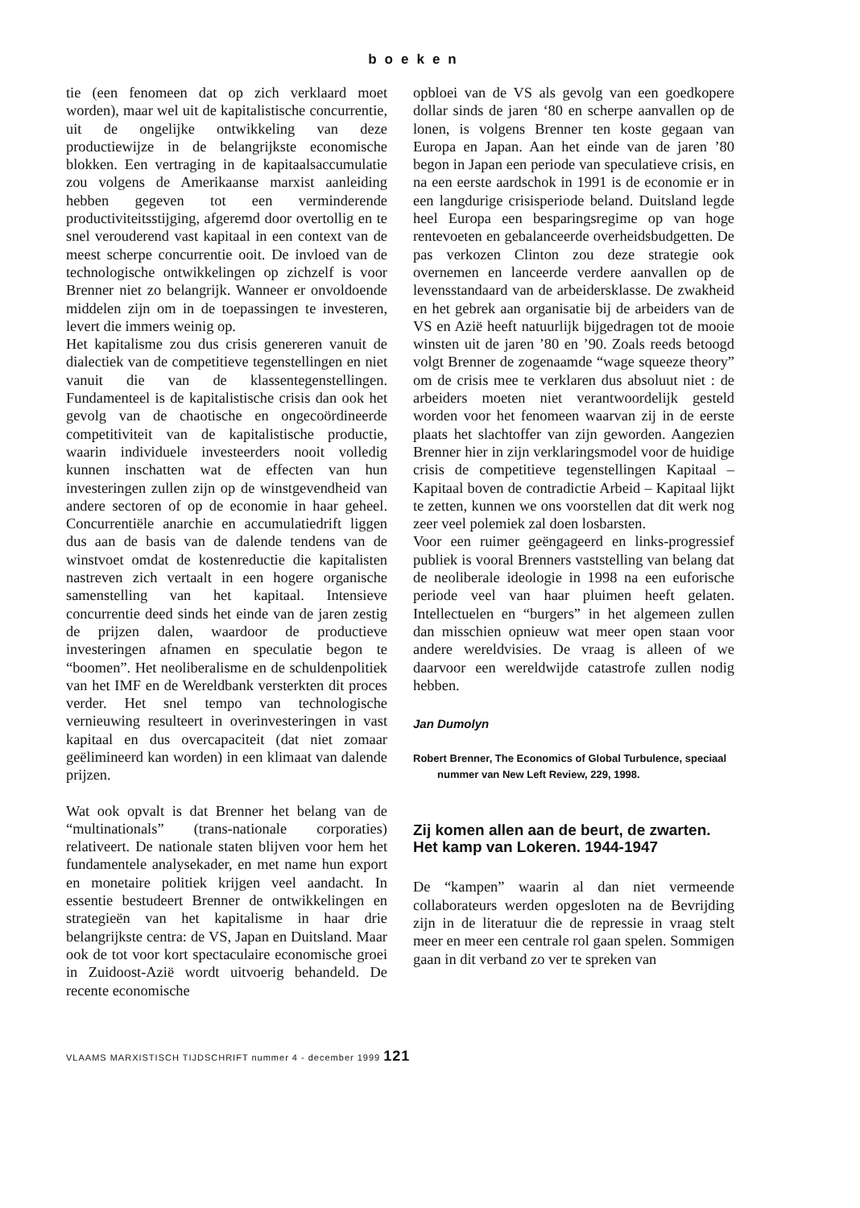boeken
tie (een fenomeen dat op zich verklaard moet worden), maar wel uit de kapitalistische concurrentie, uit de ongelijke ontwikkeling van deze productiewijze in de belangrijkste economische blokken. Een vertraging in de kapitaalsaccumulatie zou volgens de Amerikaanse marxist aanleiding hebben gegeven tot een verminderende productiviteitsstijging, afgeremd door overtollig en te snel verouderend vast kapitaal in een context van de meest scherpe concurrentie ooit. De invloed van de technologische ontwikkelingen op zichzelf is voor Brenner niet zo belangrijk. Wanneer er onvoldoende middelen zijn om in de toepassingen te investeren, levert die immers weinig op.
Het kapitalisme zou dus crisis genereren vanuit de dialectiek van de competitieve tegenstellingen en niet vanuit die van de klassentegenstellingen. Fundamenteel is de kapitalistische crisis dan ook het gevolg van de chaotische en ongecoördineerde competitiviteit van de kapitalistische productie, waarin individuele investeerders nooit volledig kunnen inschatten wat de effecten van hun investeringen zullen zijn op de winstgevendheid van andere sectoren of op de economie in haar geheel. Concurrentiële anarchie en accumulatiedrift liggen dus aan de basis van de dalende tendens van de winstvoet omdat de kostenreductie die kapitalisten nastreven zich vertaalt in een hogere organische samenstelling van het kapitaal. Intensieve concurrentie deed sinds het einde van de jaren zestig de prijzen dalen, waardoor de productieve investeringen afnamen en speculatie begon te “boomen”. Het neoliberalisme en de schuldenpolitiek van het IMF en de Wereldbank versterkten dit proces verder. Het snel tempo van technologische vernieuwing resulteert in overinvesteringen in vast kapitaal en dus overcapaciteit (dat niet zomaar geëlimineerd kan worden) in een klimaat van dalende prijzen.
Wat ook opvalt is dat Brenner het belang van de “multinationals” (trans-nationale corporaties) relativeert. De nationale staten blijven voor hem het fundamentele analysekader, en met name hun export en monetaire politiek krijgen veel aandacht. In essentie bestudeert Brenner de ontwikkelingen en strategieën van het kapitalisme in haar drie belangrijkste centra: de VS, Japan en Duitsland. Maar ook de tot voor kort spectaculaire economische groei in Zuidoost-Azië wordt uitvoerig behandeld. De recente economische
opbloei van de VS als gevolg van een goedkopere dollar sinds de jaren ‘80 en scherpe aanvallen op de lonen, is volgens Brenner ten koste gegaan van Europa en Japan. Aan het einde van de jaren ’80 begon in Japan een periode van speculatieve crisis, en na een eerste aardschok in 1991 is de economie er in een langdurige crisisperiode beland. Duitsland legde heel Europa een besparingsregime op van hoge rentevoeten en gebalanceerde overheidsbudgetten. De pas verkozen Clinton zou deze strategie ook overnemen en lanceerde verdere aanvallen op de levensstandaard van de arbeidersklasse. De zwakheid en het gebrek aan organisatie bij de arbeiders van de VS en Azië heeft natuurlijk bijgedragen tot de mooie winsten uit de jaren ’80 en ’90. Zoals reeds betoogd volgt Brenner de zogenaamde “wage squeeze theory” om de crisis mee te verklaren dus absoluut niet : de arbeiders moeten niet verantwoordelijk gesteld worden voor het fenomeen waarvan zij in de eerste plaats het slachtoffer van zijn geworden. Aangezien Brenner hier in zijn verklaringsmodel voor de huidige crisis de competitieve tegenstellingen Kapitaal – Kapitaal boven de contradictie Arbeid – Kapitaal lijkt te zetten, kunnen we ons voorstellen dat dit werk nog zeer veel polemiek zal doen losbarsten.
Voor een ruimer geëngageerd en links-progressief publiek is vooral Brenners vaststelling van belang dat de neoliberale ideologie in 1998 na een euforische periode veel van haar pluimen heeft gelaten. Intellectuelen en “burgers” in het algemeen zullen dan misschien opnieuw wat meer open staan voor andere wereldvisies. De vraag is alleen of we daarvoor een wereldwijde catastrofe zullen nodig hebben.
Jan Dumolyn
Robert Brenner, The Economics of Global Turbulence, speciaal nummer van New Left Review, 229, 1998.
Zij komen allen aan de beurt, de zwarten. Het kamp van Lokeren. 1944-1947
De “kampen” waarin al dan niet vermeende collaborateurs werden opgesloten na de Bevrijding zijn in de literatuur die de repressie in vraag stelt meer en meer een centrale rol gaan spelen. Sommigen gaan in dit verband zo ver te spreken van
VLAAMS MARXISTISCH TIJDSCHRIFT nummer 4 - december 1999 121